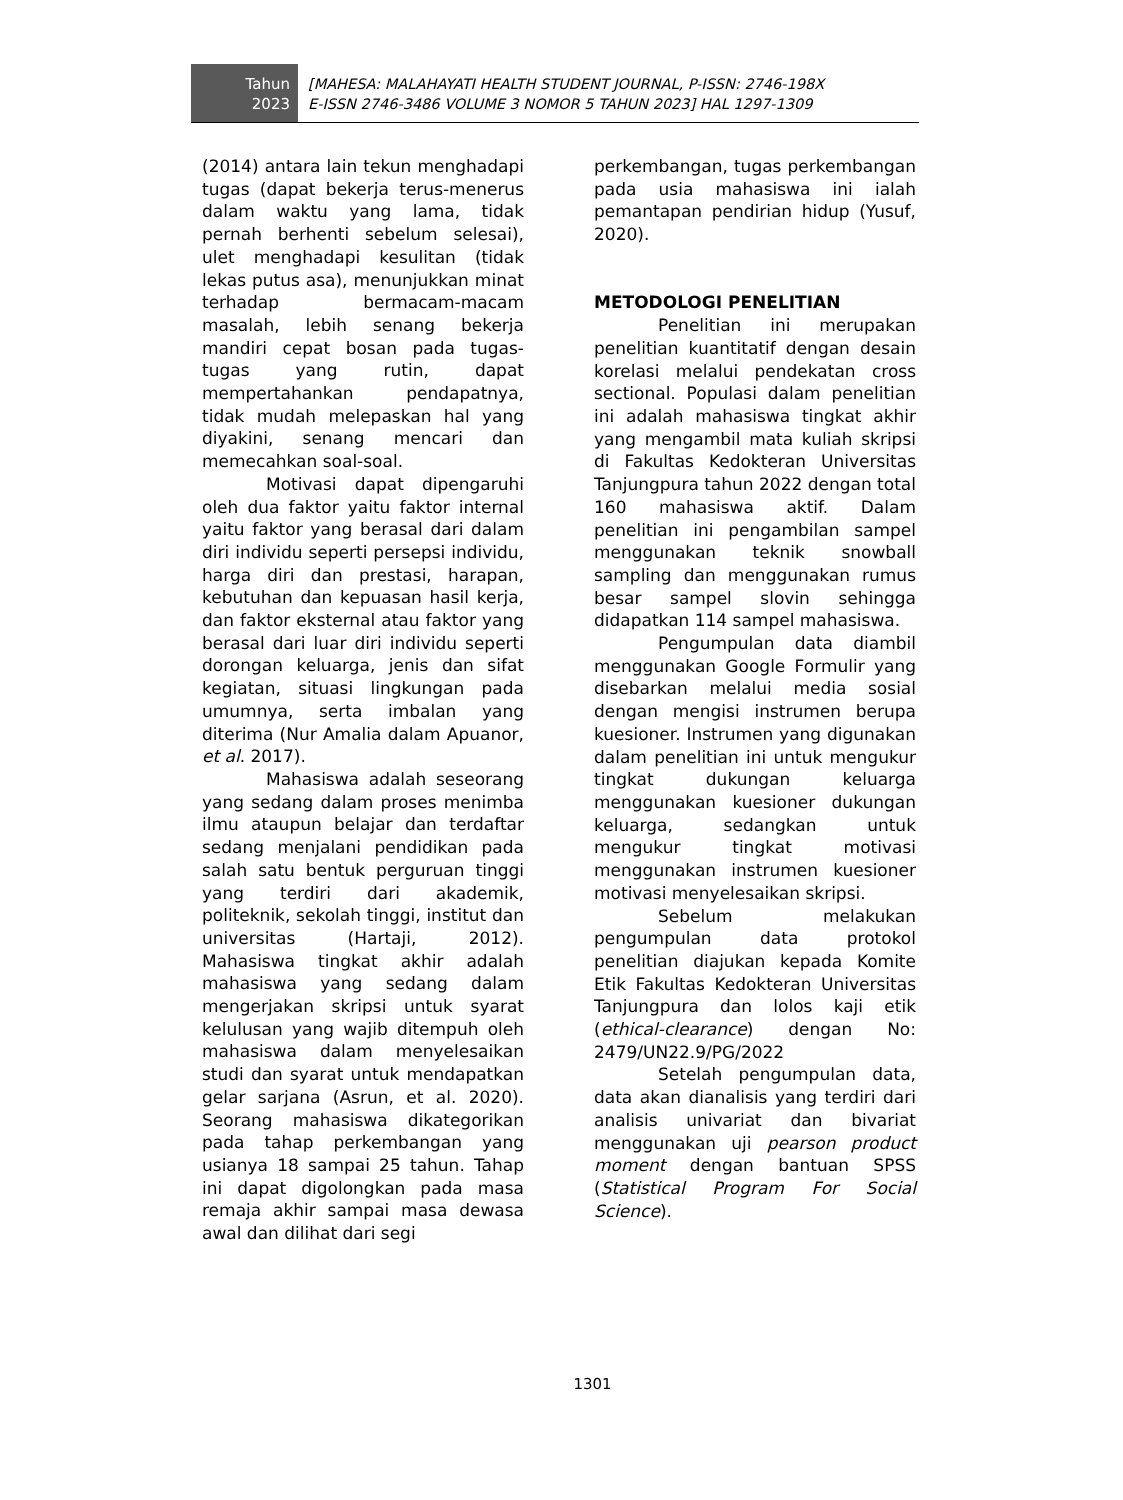Tahun
2023
[MAHESA: MALAHAYATI HEALTH STUDENT JOURNAL, P-ISSN: 2746-198X
E-ISSN 2746-3486 VOLUME 3 NOMOR 5 TAHUN 2023] HAL 1297-1309
(2014) antara lain tekun menghadapi tugas (dapat bekerja terus-menerus dalam waktu yang lama, tidak pernah berhenti sebelum selesai), ulet menghadapi kesulitan (tidak lekas putus asa), menunjukkan minat terhadap bermacam-macam masalah, lebih senang bekerja mandiri cepat bosan pada tugas-tugas yang rutin, dapat mempertahankan pendapatnya, tidak mudah melepaskan hal yang diyakini, senang mencari dan memecahkan soal-soal.
Motivasi dapat dipengaruhi oleh dua faktor yaitu faktor internal yaitu faktor yang berasal dari dalam diri individu seperti persepsi individu, harga diri dan prestasi, harapan, kebutuhan dan kepuasan hasil kerja, dan faktor eksternal atau faktor yang berasal dari luar diri individu seperti dorongan keluarga, jenis dan sifat kegiatan, situasi lingkungan pada umumnya, serta imbalan yang diterima (Nur Amalia dalam Apuanor, et al. 2017).
Mahasiswa adalah seseorang yang sedang dalam proses menimba ilmu ataupun belajar dan terdaftar sedang menjalani pendidikan pada salah satu bentuk perguruan tinggi yang terdiri dari akademik, politeknik, sekolah tinggi, institut dan universitas (Hartaji, 2012). Mahasiswa tingkat akhir adalah mahasiswa yang sedang dalam mengerjakan skripsi untuk syarat kelulusan yang wajib ditempuh oleh mahasiswa dalam menyelesaikan studi dan syarat untuk mendapatkan gelar sarjana (Asrun, et al. 2020). Seorang mahasiswa dikategorikan pada tahap perkembangan yang usianya 18 sampai 25 tahun. Tahap ini dapat digolongkan pada masa remaja akhir sampai masa dewasa awal dan dilihat dari segi
perkembangan, tugas perkembangan pada usia mahasiswa ini ialah pemantapan pendirian hidup (Yusuf, 2020).
METODOLOGI PENELITIAN
Penelitian ini merupakan penelitian kuantitatif dengan desain korelasi melalui pendekatan cross sectional. Populasi dalam penelitian ini adalah mahasiswa tingkat akhir yang mengambil mata kuliah skripsi di Fakultas Kedokteran Universitas Tanjungpura tahun 2022 dengan total 160 mahasiswa aktif. Dalam penelitian ini pengambilan sampel menggunakan teknik snowball sampling dan menggunakan rumus besar sampel slovin sehingga didapatkan 114 sampel mahasiswa.
Pengumpulan data diambil menggunakan Google Formulir yang disebarkan melalui media sosial dengan mengisi instrumen berupa kuesioner. Instrumen yang digunakan dalam penelitian ini untuk mengukur tingkat dukungan keluarga menggunakan kuesioner dukungan keluarga, sedangkan untuk mengukur tingkat motivasi menggunakan instrumen kuesioner motivasi menyelesaikan skripsi.
Sebelum melakukan pengumpulan data protokol penelitian diajukan kepada Komite Etik Fakultas Kedokteran Universitas Tanjungpura dan lolos kaji etik (ethical-clearance) dengan No: 2479/UN22.9/PG/2022
Setelah pengumpulan data, data akan dianalisis yang terdiri dari analisis univariat dan bivariat menggunakan uji pearson product moment dengan bantuan SPSS (Statistical Program For Social Science).
1301